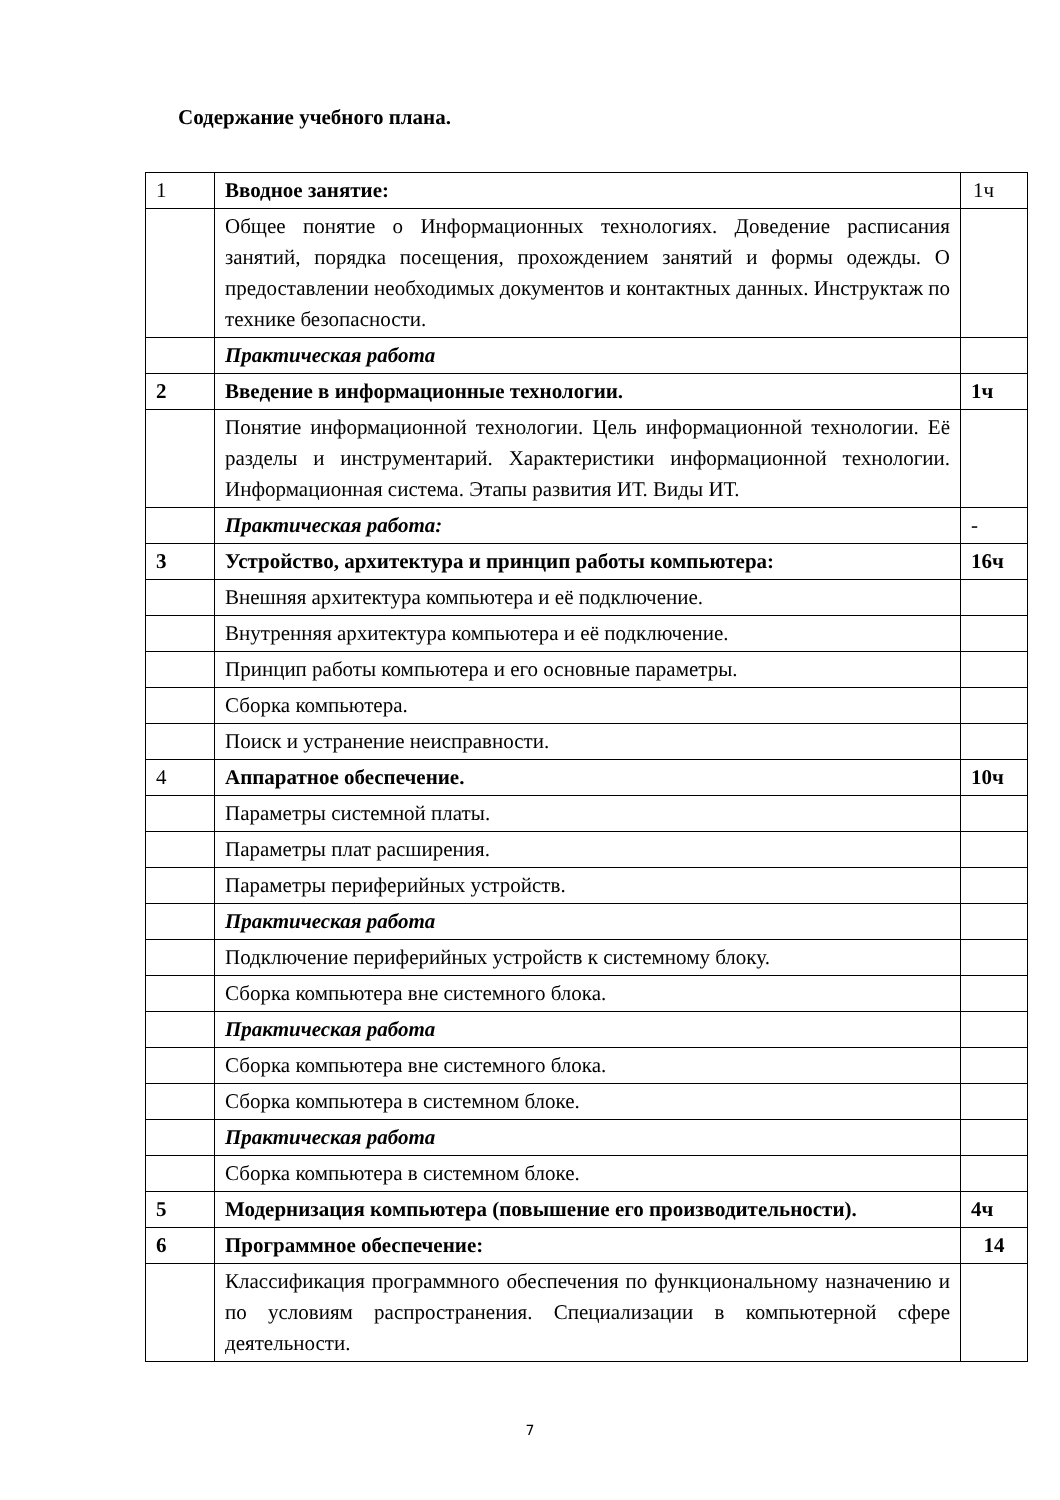Содержание учебного плана.
| 1 | Вводное занятие: | 1ч |
| | Общее понятие о Информационных технологиях. Доведение расписания занятий, порядка посещения, прохождением занятий и формы одежды. О предоставлении необходимых документов и контактных данных. Инструктаж по технике безопасности. | |
| | Практическая работа | |
| 2 | Введение в информационные технологии. | 1ч |
| | Понятие информационной технологии. Цель информационной технологии. Её разделы и инструментарий. Характеристики информационной технологии. Информационная система. Этапы развития ИТ. Виды ИТ. | |
| | Практическая работа: | - |
| 3 | Устройство, архитектура и принцип работы компьютера: | 16ч |
| | Внешняя архитектура компьютера и её подключение. | |
| | Внутренняя архитектура компьютера и её подключение. | |
| | Принцип работы компьютера и его основные параметры. | |
| | Сборка компьютера. | |
| | Поиск и устранение неисправности. | |
| 4 | Аппаратное обеспечение. | 10ч |
| | Параметры системной платы. | |
| | Параметры плат расширения. | |
| | Параметры периферийных устройств. | |
| | Практическая работа | |
| | Подключение периферийных устройств к системному блоку. | |
| | Сборка компьютера вне системного блока. | |
| | Практическая работа | |
| | Сборка компьютера вне системного блока. | |
| | Сборка компьютера в системном блоке. | |
| | Практическая работа | |
| | Сборка компьютера в системном блоке. | |
| 5 | Модернизация компьютера (повышение его производительности). | 4ч |
| 6 | Программное обеспечение: | 14 |
| | Классификация программного обеспечения по функциональному назначению и по условиям распространения. Специализации в компьютерной сфере деятельности. | |
7